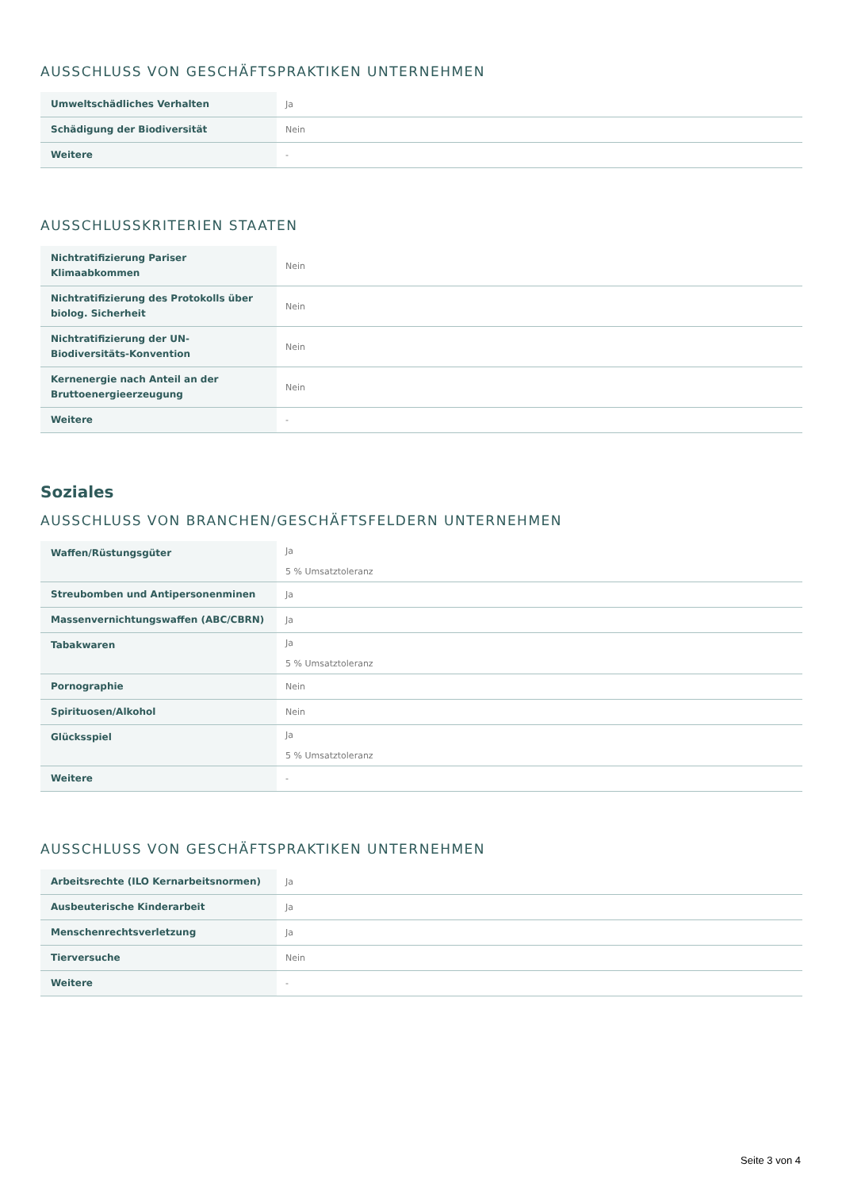AUSSCHLUSS VON GESCHÄFTSPRAKTIKEN UNTERNEHMEN
| Umweltschädliches Verhalten | Ja |
| Schädigung der Biodiversität | Nein |
| Weitere | - |
AUSSCHLUSSKRITERIEN STAATEN
| Nichtratifizierung Pariser Klimaabkommen | Nein |
| Nichtratifizierung des Protokolls über biolog. Sicherheit | Nein |
| Nichtratifizierung der UN-Biodiversitäts-Konvention | Nein |
| Kernenergie nach Anteil an der Bruttoenergieerzeugung | Nein |
| Weitere | - |
Soziales
AUSSCHLUSS VON BRANCHEN/GESCHÄFTSFELDERN UNTERNEHMEN
| Waffen/Rüstungsgüter | Ja 5 % Umsatztoleranz |
| Streubomben und Antipersonenminen | Ja |
| Massenvernichtungswaffen (ABC/CBRN) | Ja |
| Tabakwaren | Ja 5 % Umsatztoleranz |
| Pornographie | Nein |
| Spirituosen/Alkohol | Nein |
| Glücksspiel | Ja 5 % Umsatztoleranz |
| Weitere | - |
AUSSCHLUSS VON GESCHÄFTSPRAKTIKEN UNTERNEHMEN
| Arbeitsrechte (ILO Kernarbeitsnormen) | Ja |
| Ausbeuterische Kinderarbeit | Ja |
| Menschenrechtsverletzung | Ja |
| Tierversuche | Nein |
| Weitere | - |
Seite 3 von 4